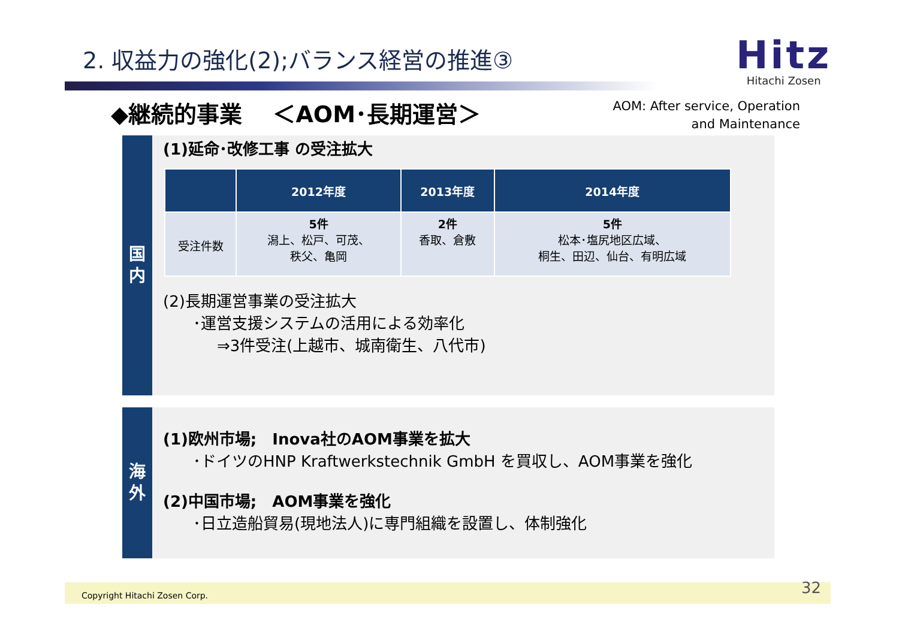2. 収益力の強化(2);バランス経営の推進③
Hitz
Hitachi Zosen
◆継続的事業　 ＜AOM･長期運営＞
AOM: After service, Operation
and Maintenance
国
内
(1)延命･改修工事 の受注拡大
| | 2012年度 | 2013年度 | 2014年度 |
| --- | --- | --- | --- |
| 受注件数 | 5件 潟上、松戸、可茂、 秩父、亀岡 | 2件 香取、倉敷 | 5件 松本･塩尻地区広域、 桐生、田辺、仙台、有明広域 |
(2)長期運営事業の受注拡大
･運営支援システムの活用による効率化
⇒3件受注(上越市、城南衛生、八代市)
海
外
(1)欧州市場;　Inova社のAOM事業を拡大
･ドイツのHNP Kraftwerkstechnik GmbH を買収し、AOM事業を強化
(2)中国市場;　AOM事業を強化
･日立造船貿易(現地法人)に専門組織を設置し、体制強化
Copyright Hitachi Zosen Corp. 32